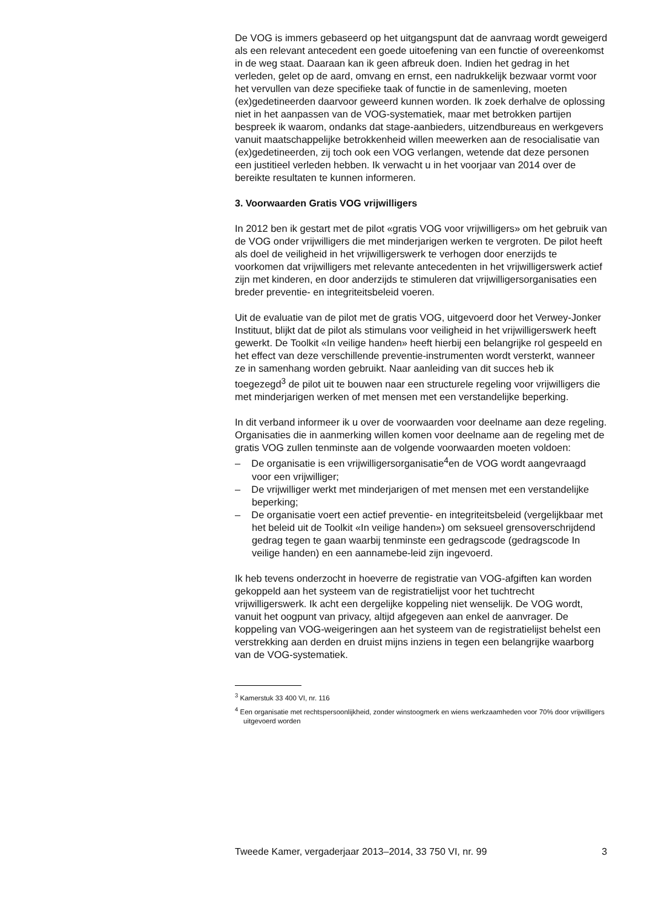De VOG is immers gebaseerd op het uitgangspunt dat de aanvraag wordt geweigerd als een relevant antecedent een goede uitoefening van een functie of overeenkomst in de weg staat. Daaraan kan ik geen afbreuk doen. Indien het gedrag in het verleden, gelet op de aard, omvang en ernst, een nadrukkelijk bezwaar vormt voor het vervullen van deze specifieke taak of functie in de samenleving, moeten (ex)gedetineerden daarvoor geweerd kunnen worden. Ik zoek derhalve de oplossing niet in het aanpassen van de VOG-systematiek, maar met betrokken partijen bespreek ik waarom, ondanks dat stage-aanbieders, uitzendbureaus en werkgevers vanuit maatschappelijke betrokkenheid willen meewerken aan de resocialisatie van (ex)gedetineerden, zij toch ook een VOG verlangen, wetende dat deze personen een justitieel verleden hebben. Ik verwacht u in het voorjaar van 2014 over de bereikte resultaten te kunnen informeren.
3. Voorwaarden Gratis VOG vrijwilligers
In 2012 ben ik gestart met de pilot «gratis VOG voor vrijwilligers» om het gebruik van de VOG onder vrijwilligers die met minderjarigen werken te vergroten. De pilot heeft als doel de veiligheid in het vrijwilligerswerk te verhogen door enerzijds te voorkomen dat vrijwilligers met relevante antecedenten in het vrijwilligerswerk actief zijn met kinderen, en door anderzijds te stimuleren dat vrijwilligersorganisaties een breder preventie- en integriteitsbeleid voeren.
Uit de evaluatie van de pilot met de gratis VOG, uitgevoerd door het Verwey-Jonker Instituut, blijkt dat de pilot als stimulans voor veiligheid in het vrijwilligerswerk heeft gewerkt. De Toolkit «In veilige handen» heeft hierbij een belangrijke rol gespeeld en het effect van deze verschillende preventie-instrumenten wordt versterkt, wanneer ze in samenhang worden gebruikt. Naar aanleiding van dit succes heb ik toegezegd<sup>3</sup> de pilot uit te bouwen naar een structurele regeling voor vrijwilligers die met minderjarigen werken of met mensen met een verstandelijke beperking.
In dit verband informeer ik u over de voorwaarden voor deelname aan deze regeling. Organisaties die in aanmerking willen komen voor deelname aan de regeling met de gratis VOG zullen tenminste aan de volgende voorwaarden moeten voldoen:
– De organisatie is een vrijwilligersorganisatie<sup>4</sup>en de VOG wordt aangevraagd voor een vrijwilliger;
– De vrijwilliger werkt met minderjarigen of met mensen met een verstandelijke beperking;
– De organisatie voert een actief preventie- en integriteitsbeleid (vergelijkbaar met het beleid uit de Toolkit «In veilige handen») om seksueel grensoverschrijdend gedrag tegen te gaan waarbij tenminste een gedragscode (gedragscode In veilige handen) en een aannamebe-leid zijn ingevoerd.
Ik heb tevens onderzocht in hoeverre de registratie van VOG-afgiften kan worden gekoppeld aan het systeem van de registratielijst voor het tuchtrecht vrijwilligerswerk. Ik acht een dergelijke koppeling niet wenselijk. De VOG wordt, vanuit het oogpunt van privacy, altijd afgegeven aan enkel de aanvrager. De koppeling van VOG-weigeringen aan het systeem van de registratielijst behelst een verstrekking aan derden en druist mijns inziens in tegen een belangrijke waarborg van de VOG-systematiek.
<sup>3</sup> Kamerstuk 33 400 VI, nr. 116
<sup>4</sup> Een organisatie met rechtspersoonlijkheid, zonder winstoogmerk en wiens werkzaamheden voor 70% door vrijwilligers uitgevoerd worden
Tweede Kamer, vergaderjaar 2013–2014, 33 750 VI, nr. 99 3